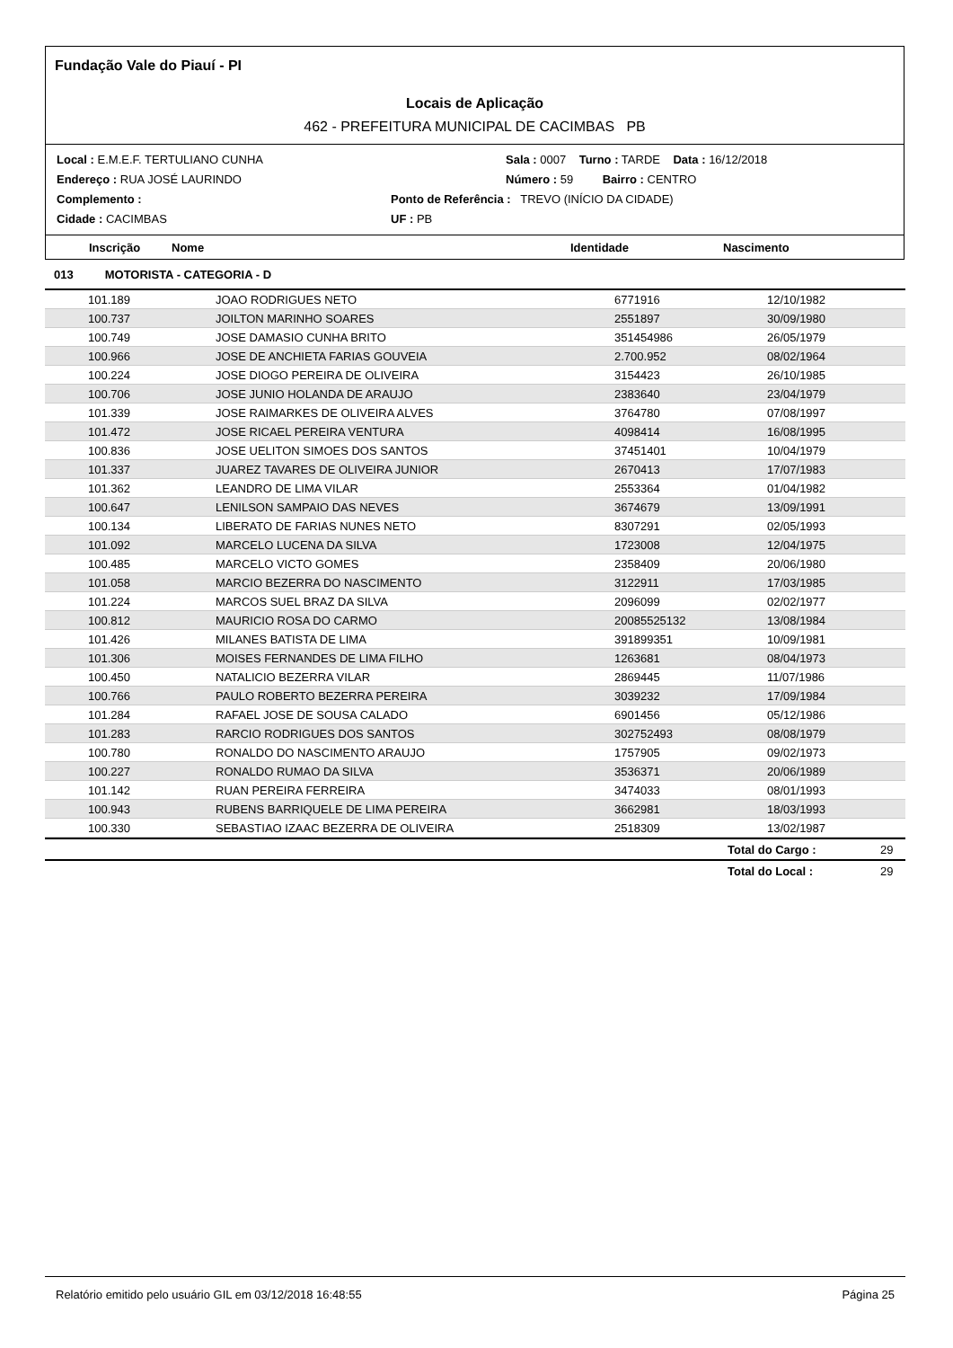Fundação Vale do Piauí - PI
Locais de Aplicação
462 - PREFEITURA MUNICIPAL DE CACIMBAS PB
Local : E.M.E.F. TERTULIANO CUNHA Sala : 0007 Turno : TARDE Data : 16/12/2018
Endereço : RUA JOSÉ LAURINDO Número : 59 Bairro : CENTRO
Complemento : Ponto de Referência : TREVO (INÍCIO DA CIDADE)
Cidade : CACIMBAS UF : PB
Inscrição Nome Identidade Nascimento
013 MOTORISTA - CATEGORIA - D
| | 101.189 | JOAO RODRIGUES NETO | 6771916 | 12/10/1982 |
| | 100.737 | JOILTON MARINHO SOARES | 2551897 | 30/09/1980 |
| | 100.749 | JOSE DAMASIO CUNHA BRITO | 351454986 | 26/05/1979 |
| | 100.966 | JOSE DE ANCHIETA FARIAS GOUVEIA | 2.700.952 | 08/02/1964 |
| | 100.224 | JOSE DIOGO PEREIRA DE OLIVEIRA | 3154423 | 26/10/1985 |
| | 100.706 | JOSE JUNIO HOLANDA DE ARAUJO | 2383640 | 23/04/1979 |
| | 101.339 | JOSE RAIMARKES DE OLIVEIRA ALVES | 3764780 | 07/08/1997 |
| | 101.472 | JOSE RICAEL PEREIRA VENTURA | 4098414 | 16/08/1995 |
| | 100.836 | JOSE UELITON SIMOES DOS SANTOS | 37451401 | 10/04/1979 |
| | 101.337 | JUAREZ TAVARES DE OLIVEIRA JUNIOR | 2670413 | 17/07/1983 |
| | 101.362 | LEANDRO DE LIMA VILAR | 2553364 | 01/04/1982 |
| | 100.647 | LENILSON SAMPAIO DAS NEVES | 3674679 | 13/09/1991 |
| | 100.134 | LIBERATO DE FARIAS NUNES NETO | 8307291 | 02/05/1993 |
| | 101.092 | MARCELO LUCENA DA SILVA | 1723008 | 12/04/1975 |
| | 100.485 | MARCELO VICTO GOMES | 2358409 | 20/06/1980 |
| | 101.058 | MARCIO BEZERRA DO NASCIMENTO | 3122911 | 17/03/1985 |
| | 101.224 | MARCOS SUEL BRAZ DA SILVA | 2096099 | 02/02/1977 |
| | 100.812 | MAURICIO ROSA DO CARMO | 20085525132 | 13/08/1984 |
| | 101.426 | MILANES BATISTA DE LIMA | 391899351 | 10/09/1981 |
| | 101.306 | MOISES FERNANDES DE LIMA FILHO | 1263681 | 08/04/1973 |
| | 100.450 | NATALICIO BEZERRA VILAR | 2869445 | 11/07/1986 |
| | 100.766 | PAULO ROBERTO BEZERRA PEREIRA | 3039232 | 17/09/1984 |
| | 101.284 | RAFAEL JOSE DE SOUSA CALADO | 6901456 | 05/12/1986 |
| | 101.283 | RARCIO RODRIGUES DOS SANTOS | 302752493 | 08/08/1979 |
| | 100.780 | RONALDO DO NASCIMENTO ARAUJO | 1757905 | 09/02/1973 |
| | 100.227 | RONALDO RUMAO DA SILVA | 3536371 | 20/06/1989 |
| | 101.142 | RUAN PEREIRA FERREIRA | 3474033 | 08/01/1993 |
| | 100.943 | RUBENS BARRIQUELE DE LIMA PEREIRA | 3662981 | 18/03/1993 |
| | 100.330 | SEBASTIAO IZAAC BEZERRA DE OLIVEIRA | 2518309 | 13/02/1987 |
Total do Cargo : 29
Total do Local : 29
Relatório emitido pelo usuário GIL em 03/12/2018 16:48:55 Página 25